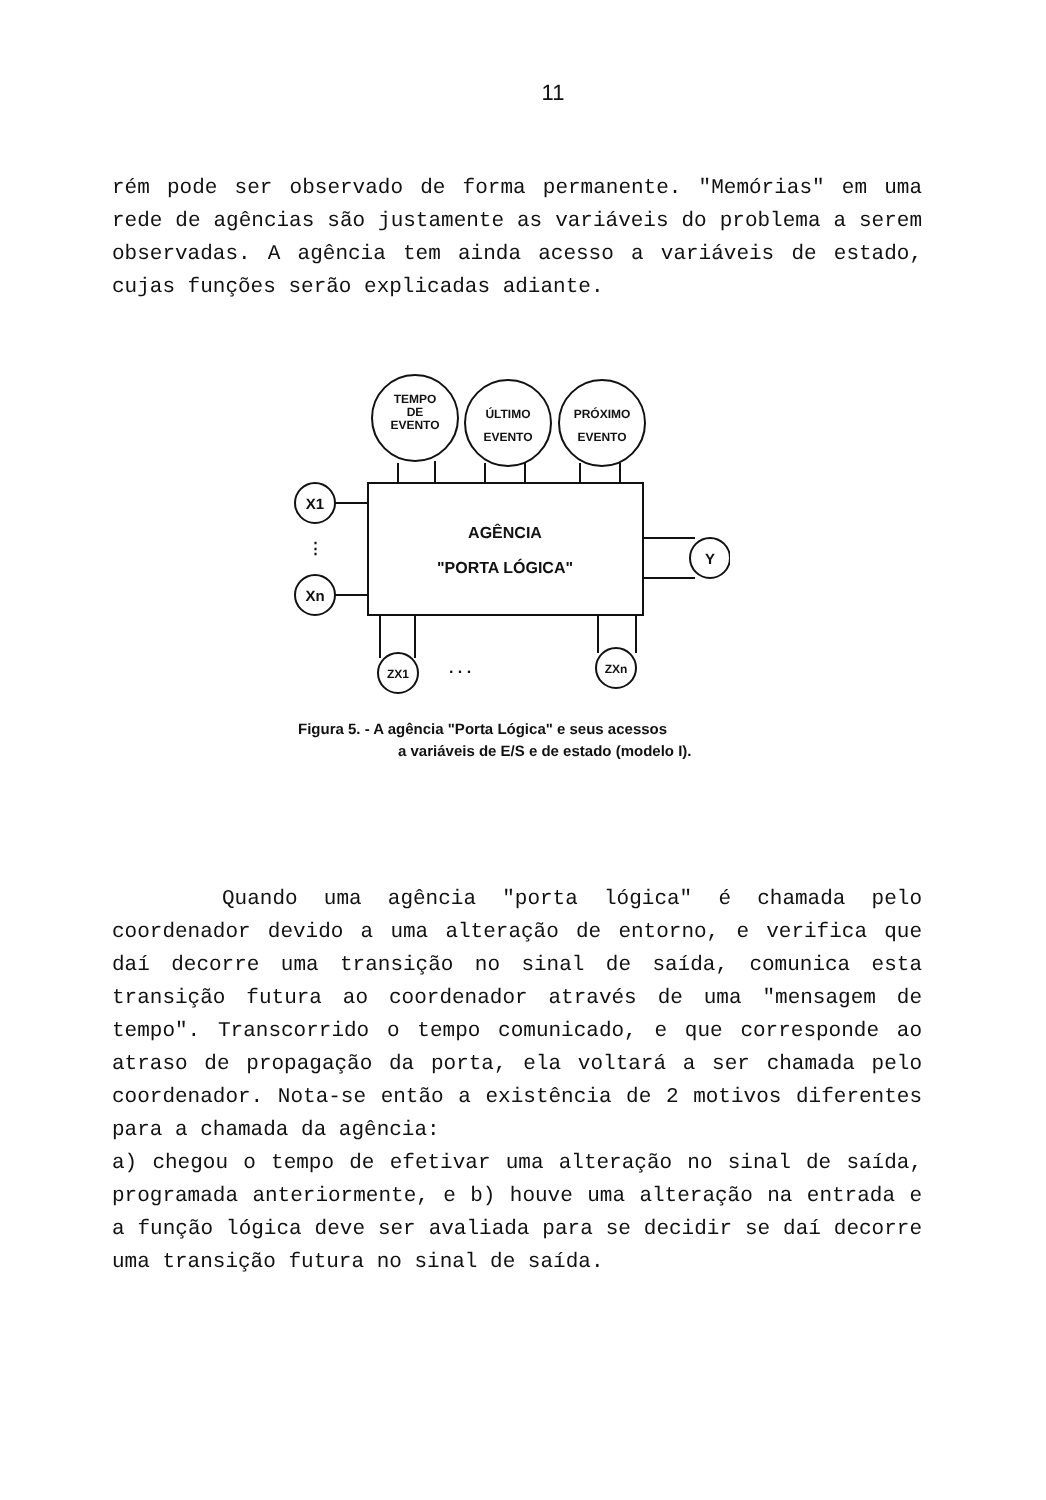11
rém pode ser observado de forma permanente. "Memórias" em uma rede de agências são justamente as variáveis do problema a serem observadas. A agência tem ainda acesso a variáveis de estado, cujas funções serão explicadas adiante.
TEMPO
DE
EVENTO
ÚLTIMO
EVENTO
PRÓXIMO
EVENTO
X1
Xn
Y
⋮
AGÊNCIA
"PORTA LÓGICA"
ZX1
ZXn
. . .
Figura 5. - A agência "Porta Lógica" e seus acessos
a variáveis de E/S e de estado (modelo I).
Quando uma agência "porta lógica" é chamada pelo coordenador devido a uma alteração de entorno, e verifica que daí decorre uma transição no sinal de saída, comunica esta transição futura ao coordenador através de uma "mensagem de tempo". Transcorrido o tempo comunicado, e que corresponde ao atraso de propagação da porta, ela voltará a ser chamada pelo coordenador. Nota-se então a existência de 2 motivos diferentes para a chamada da agência:
a) chegou o tempo de efetivar uma alteração no sinal de saída, programada anteriormente, e b) houve uma alteração na entrada e a função lógica deve ser avaliada para se decidir se daí decorre uma transição futura no sinal de saída.